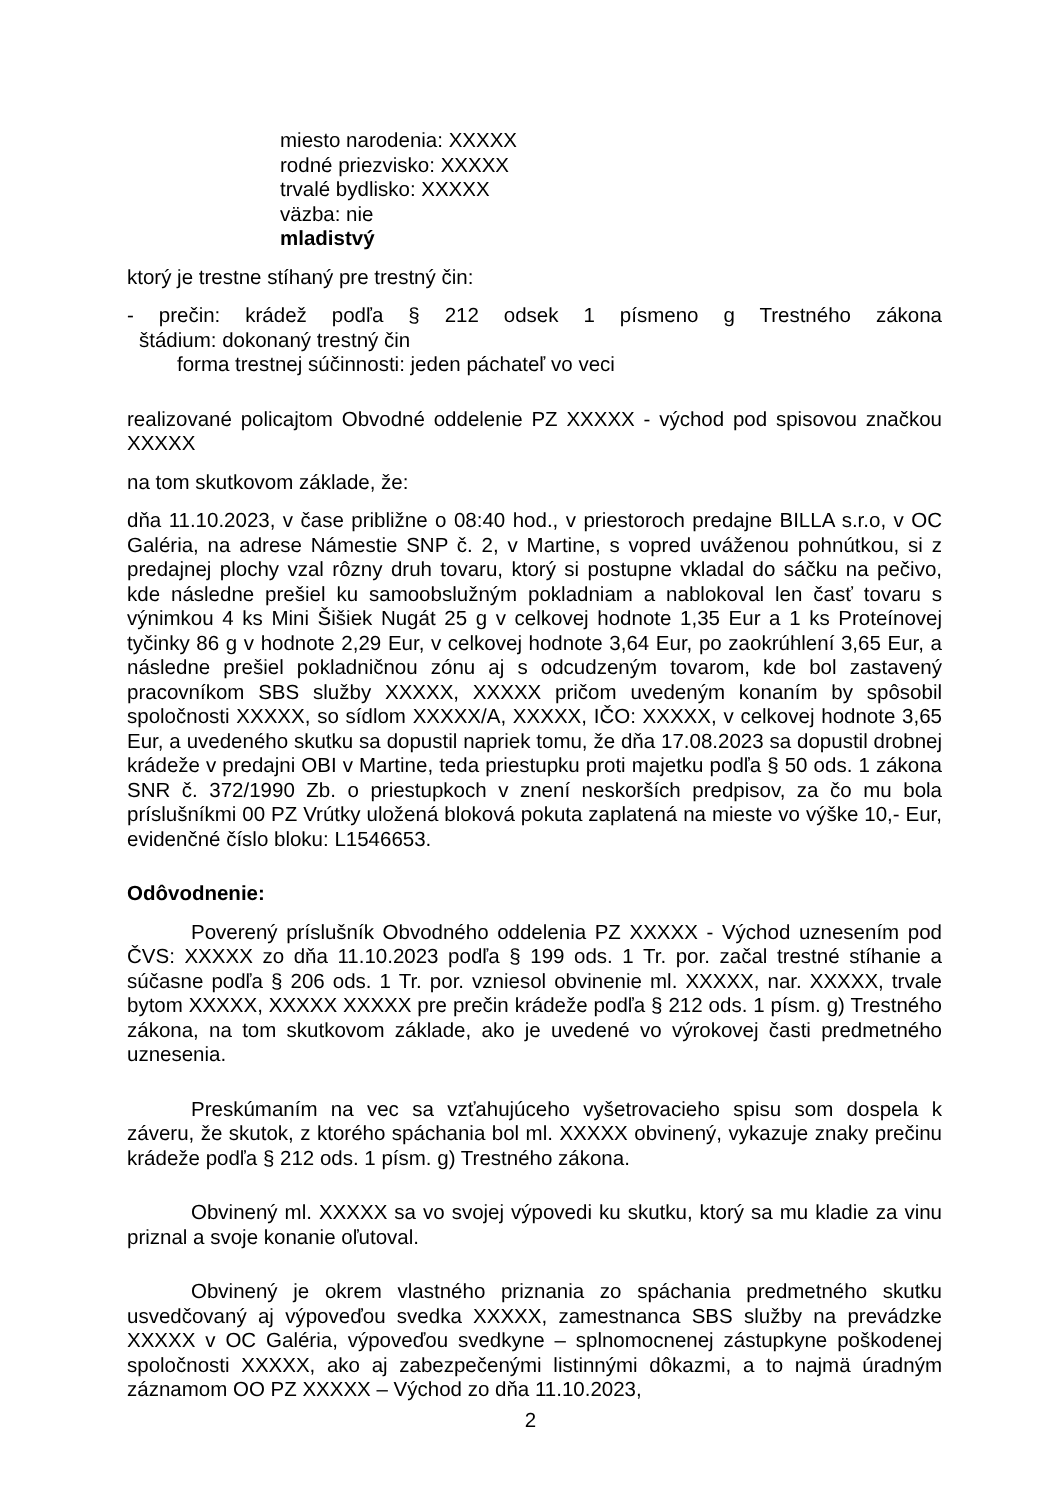miesto narodenia: XXXXX
rodné priezvisko: XXXXX
trvalé bydlisko: XXXXX
väzba: nie
mladistvý
ktorý je trestne stíhaný pre trestný čin:
- prečin: krádež podľa § 212 odsek 1 písmeno g Trestného zákona
štádium: dokonaný trestný čin
forma trestnej súčinnosti: jeden páchateľ vo veci
realizované policajtom Obvodné oddelenie PZ XXXXX - východ pod spisovou značkou XXXXX
na tom skutkovom základe, že:
dňa 11.10.2023, v čase približne o 08:40 hod., v priestoroch predajne BILLA s.r.o, v OC Galéria, na adrese Námestie SNP č. 2, v Martine, s vopred uváženou pohnútkou, si z predajnej plochy vzal rôzny druh tovaru, ktorý si postupne vkladal do sáčku na pečivo, kde následne prešiel ku samoobslužným pokladniam a nablokoval len časť tovaru s výnimkou 4 ks Mini Šišiek Nugát 25 g v celkovej hodnote 1,35 Eur a 1 ks Proteínovej tyčinky 86 g v hodnote 2,29 Eur, v celkovej hodnote 3,64 Eur, po zaokrúhlení 3,65 Eur, a následne prešiel pokladničnou zónu aj s odcudzeným tovarom, kde bol zastavený pracovníkom SBS služby XXXXX, XXXXX pričom uvedeným konaním by spôsobil spoločnosti XXXXX, so sídlom XXXXX/A, XXXXX, IČO: XXXXX, v celkovej hodnote 3,65 Eur, a uvedeného skutku sa dopustil napriek tomu, že dňa 17.08.2023 sa dopustil drobnej krádeže v predajni OBI v Martine, teda priestupku proti majetku podľa § 50 ods. 1 zákona SNR č. 372/1990 Zb. o priestupkoch v znení neskorších predpisov, za čo mu bola príslušníkmi 00 PZ Vrútky uložená bloková pokuta zaplatená na mieste vo výške 10,- Eur, evidenčné číslo bloku: L1546653.
Odôvodnenie:
Poverený príslušník Obvodného oddelenia PZ XXXXX - Východ uznesením pod ČVS: XXXXX zo dňa 11.10.2023 podľa § 199 ods. 1 Tr. por. začal trestné stíhanie a súčasne podľa § 206 ods. 1 Tr. por. vzniesol obvinenie ml. XXXXX, nar. XXXXX, trvale bytom XXXXX, XXXXX XXXXX pre prečin krádeže podľa § 212 ods. 1 písm. g) Trestného zákona, na tom skutkovom základe, ako je uvedené vo výrokovej časti predmetného uznesenia.
Preskúmaním na vec sa vzťahujúceho vyšetrovacieho spisu som dospela k záveru, že skutok, z ktorého spáchania bol ml. XXXXX obvinený, vykazuje znaky prečinu krádeže podľa § 212 ods. 1 písm. g) Trestného zákona.
Obvinený ml. XXXXX sa vo svojej výpovedi ku skutku, ktorý sa mu kladie za vinu priznal a svoje konanie oľutoval.
Obvinený je okrem vlastného priznania zo spáchania predmetného skutku usvedčovaný aj výpoveďou svedka XXXXX, zamestnanca SBS služby na prevádzke XXXXX v OC Galéria, výpoveďou svedkyne – splnomocnenej zástupkyne poškodenej spoločnosti XXXXX, ako aj zabezpečenými listinnými dôkazmi, a to najmä úradným záznamom OO PZ XXXXX – Východ zo dňa 11.10.2023,
2